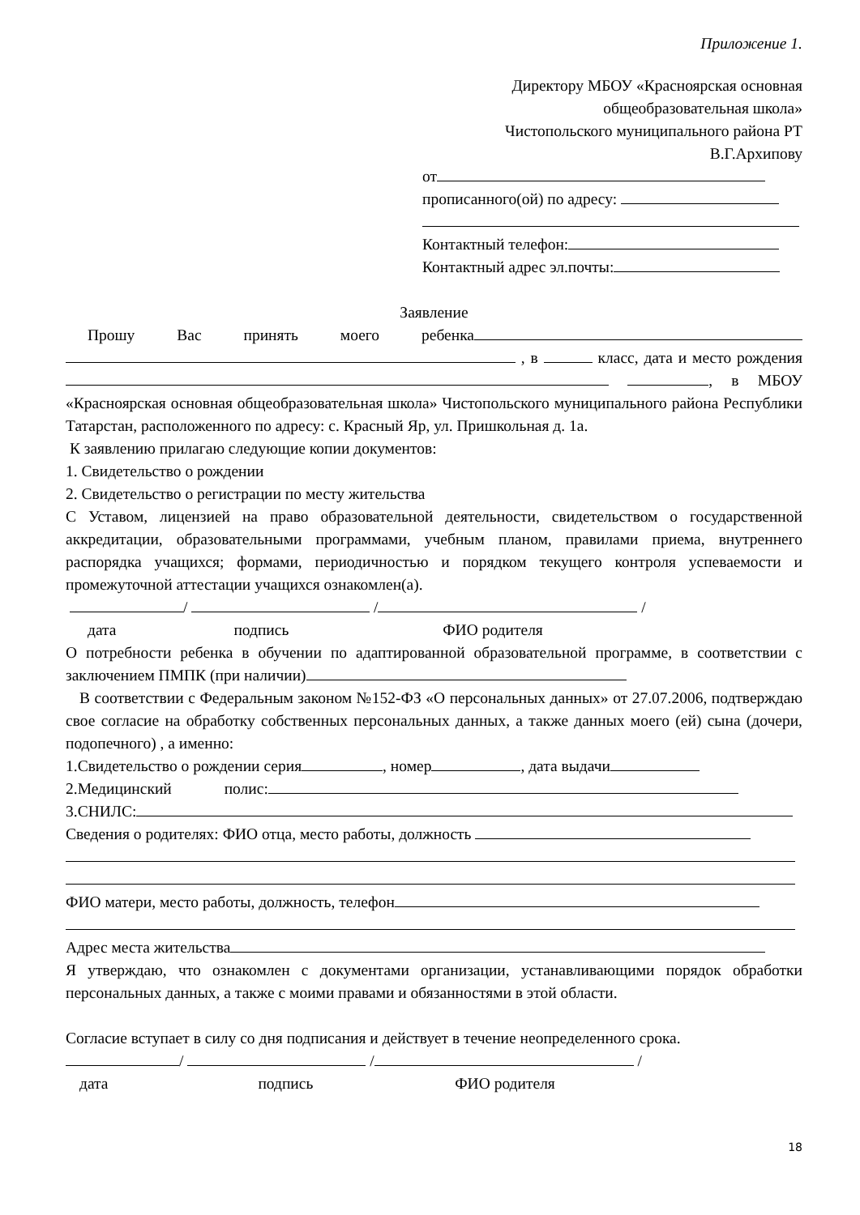Приложение 1.
Директору МБОУ «Красноярская основная
общеобразовательная школа»
Чистопольского муниципального района РТ
В.Г.Архипову
от
прописанного(ой) по адресу:
Контактный телефон:
Контактный адрес эл.почты:
Заявление
Прошу Вас принять моего ребенка , в класс, дата и место рождения , в МБОУ «Красноярская основная общеобразовательная школа» Чистопольского муниципального района Республики Татарстан, расположенного по адресу: с. Красный Яр, ул. Пришкольная д. 1а.
К заявлению прилагаю следующие копии документов:
1. Свидетельство о рождении
2. Свидетельство о регистрации по месту жительства
С Уставом, лицензией на право образовательной деятельности, свидетельством о государственной аккредитации, образовательными программами, учебным планом, правилами приема, внутреннего распорядка учащихся; формами, периодичностью и порядком текущего контроля успеваемости и промежуточной аттестации учащихся ознакомлен(а).
/ / /
дата подпись ФИО родителя
О потребности ребенка в обучении по адаптированной образовательной программе, в соответствии с заключением ПМПК (при наличии)
В соответствии с Федеральным законом №152-ФЗ «О персональных данных» от 27.07.2006, подтверждаю свое согласие на обработку собственных персональных данных, а также данных моего (ей) сына (дочери, подопечного) , а именно:
1.Свидетельство о рождении серия , номер , дата выдачи
2.Медицинский полис:
3.СНИЛС:
Сведения о родителях: ФИО отца, место работы, должность
ФИО матери, место работы, должность, телефон
Адрес места жительства
Я утверждаю, что ознакомлен с документами организации, устанавливающими порядок обработки персональных данных, а также с моими правами и обязанностями в этой области.
Согласие вступает в силу со дня подписания и действует в течение неопределенного срока.
/ / /
дата подпись ФИО родителя
18